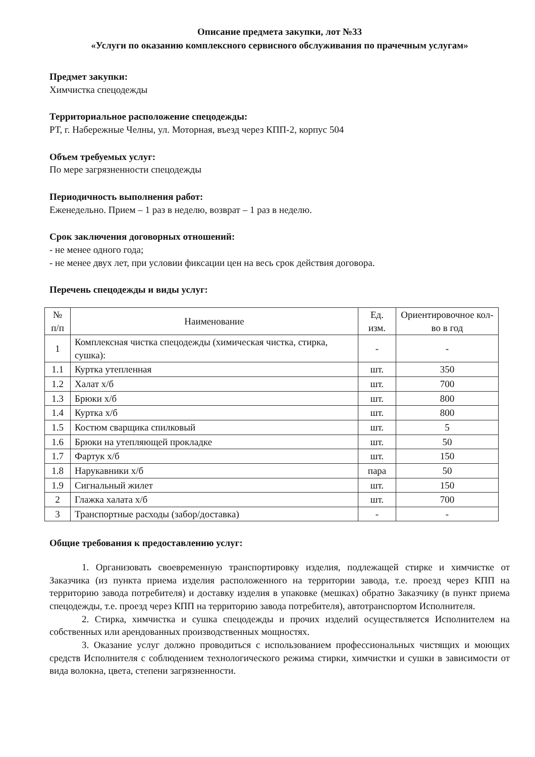Описание предмета закупки, лот №33
«Услуги по оказанию комплексного сервисного обслуживания по прачечным услугам»
Предмет закупки:
Химчистка спецодежды
Территориальное расположение спецодежды:
РТ, г. Набережные Челны, ул. Моторная, въезд через КПП-2, корпус 504
Объем требуемых услуг:
По мере загрязненности спецодежды
Периодичность выполнения работ:
Еженедельно. Прием – 1 раз в неделю, возврат – 1 раз в неделю.
Срок заключения договорных отношений:
- не менее одного года;
- не менее двух лет, при условии фиксации цен на весь срок действия договора.
Перечень спецодежды и виды услуг:
| № п/п | Наименование | Ед. изм. | Ориентировочное кол-во в год |
| --- | --- | --- | --- |
| 1 | Комплексная чистка спецодежды (химическая чистка, стирка, сушка): | - | - |
| 1.1 | Куртка утепленная | шт. | 350 |
| 1.2 | Халат х/б | шт. | 700 |
| 1.3 | Брюки х/б | шт. | 800 |
| 1.4 | Куртка х/б | шт. | 800 |
| 1.5 | Костюм сварщика спилковый | шт. | 5 |
| 1.6 | Брюки на утепляющей прокладке | шт. | 50 |
| 1.7 | Фартук х/б | шт. | 150 |
| 1.8 | Нарукавники х/б | пара | 50 |
| 1.9 | Сигнальный жилет | шт. | 150 |
| 2 | Глажка халата х/б | шт. | 700 |
| 3 | Транспортные расходы (забор/доставка) | - | - |
Общие требования к предоставлению услуг:
1. Организовать своевременную транспортировку изделия, подлежащей стирке и химчистке от Заказчика (из пункта приема изделия расположенного на территории завода, т.е. проезд через КПП на территорию завода потребителя) и доставку изделия в упаковке (мешках) обратно Заказчику (в пункт приема спецодежды, т.е. проезд через КПП на территорию завода потребителя), автотранспортом Исполнителя.
2. Стирка, химчистка и сушка спецодежды и прочих изделий осуществляется Исполнителем на собственных или арендованных производственных мощностях.
3. Оказание услуг должно проводиться с использованием профессиональных чистящих и моющих средств Исполнителя с соблюдением технологического режима стирки, химчистки и сушки в зависимости от вида волокна, цвета, степени загрязненности.